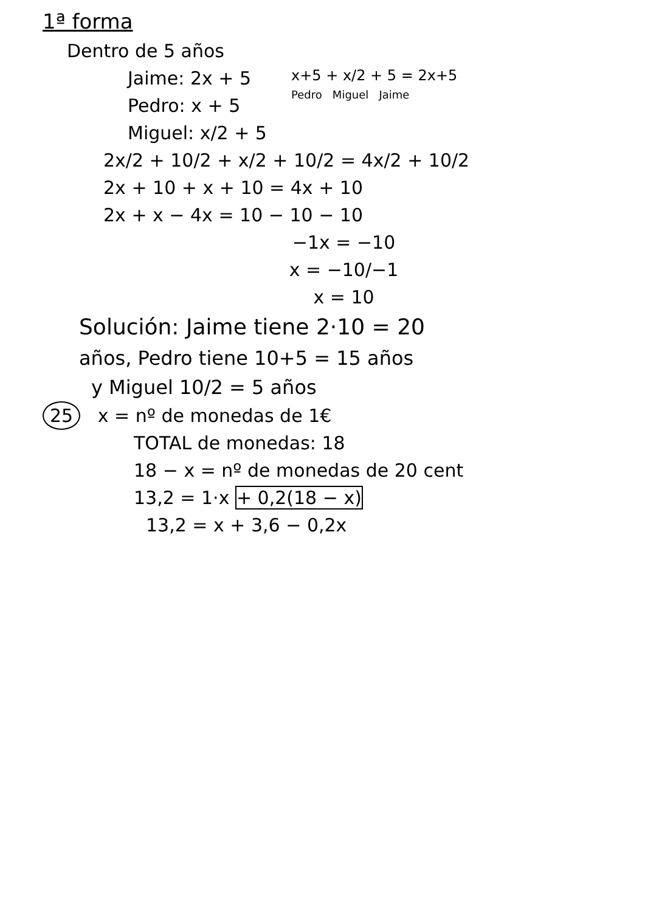1ª forma
Dentro de 5 años
Jaime: 2x + 5
Pedro: x + 5
Miguel: x/2 + 5
x+5 + x/2 + 5 = 2x+5
Pedro Miguel Jaime
2x/2 + 10/2 + x/2 + 10/2 = 4x/2 + 10/2
2x + 10 + x + 10 = 4x + 10
2x + x − 4x = 10 − 10 − 10
−1x = −10
x = −10/−1
x = 10
Solución: Jaime tiene 2·10 = 20
años, Pedro tiene 10+5 = 15 años
y Miguel 10/2 = 5 años
25 x = nº de monedas de 1€
TOTAL de monedas: 18
18 − x = nº de monedas de 20 cent
13,2 = 1·x + 0,2(18 − x)
13,2 = x + 3,6 − 0,2x